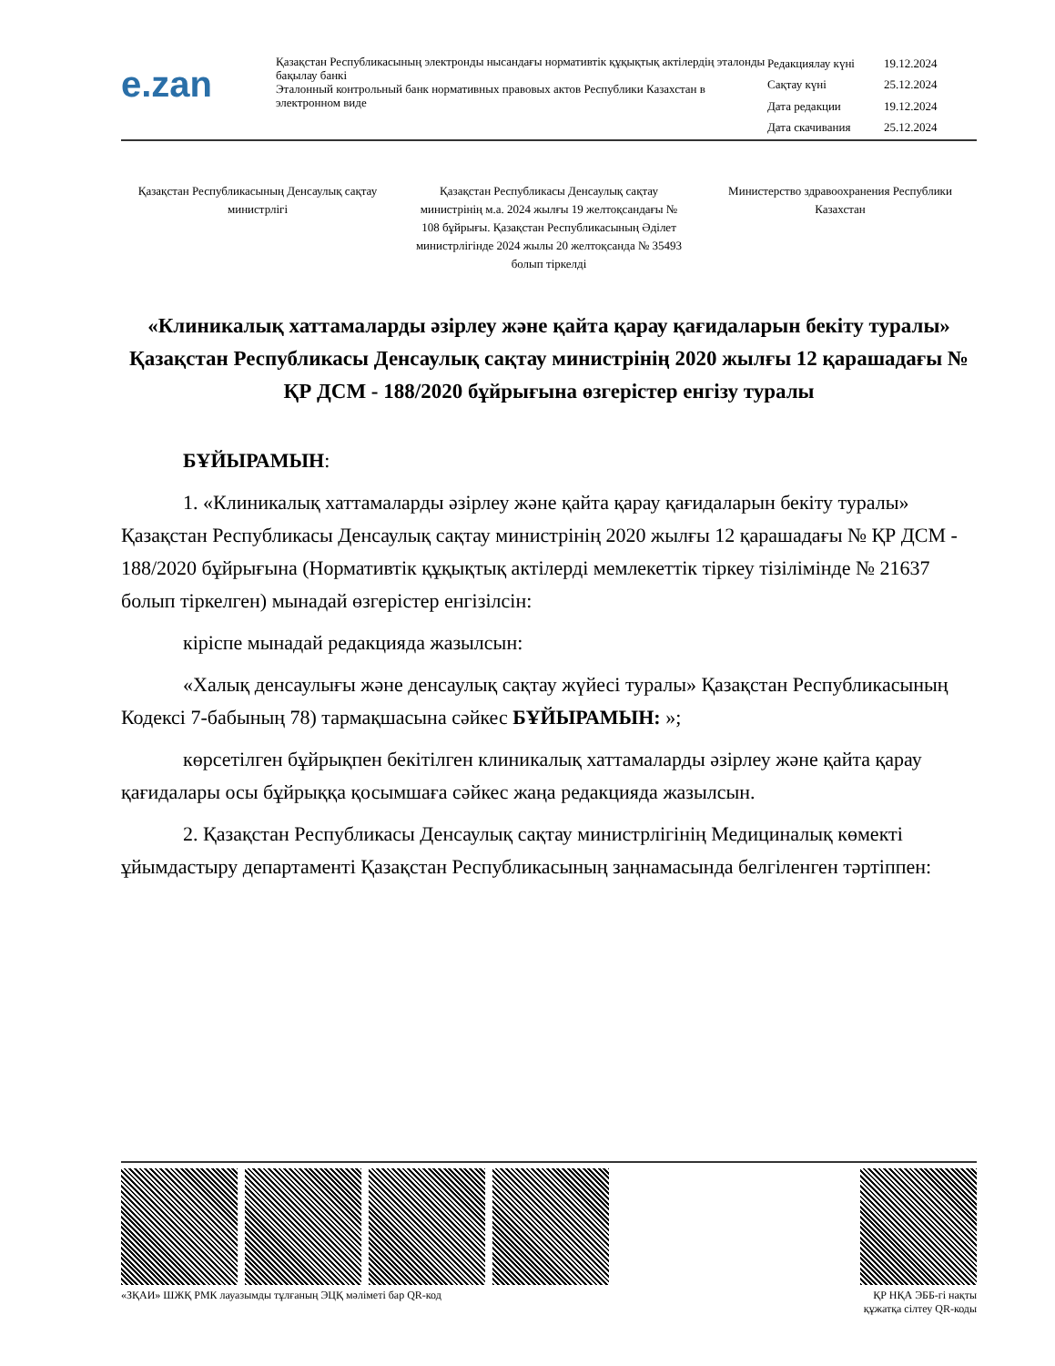e.zan
Қазақстан Республикасының электронды нысандағы нормативтік құқықтық актілердің эталонды бақылау банкі
Эталонный контрольный банк нормативных правовых актов Республики Казахстан в электронном виде
| Редакциялау күні | 19.12.2024 |
| Сақтау күні | 25.12.2024 |
| Дата редакции | 19.12.2024 |
| Дата скачивания | 25.12.2024 |
Қазақстан Республикасының Денсаулық сақтау министрлігі
Қазақстан Республикасы Денсаулық сақтау министрінің м.а. 2024 жылғы 19 желтоқсандағы № 108 бұйрығы. Қазақстан Республикасының Әділет министрлігінде 2024 жылы 20 желтоқсанда № 35493 болып тіркелді
Министерство здравоохранения Республики Казахстан
«Клиникалық хаттамаларды әзірлеу және қайта қарау қағидаларын бекіту туралы» Қазақстан Республикасы Денсаулық сақтау министрінің 2020 жылғы 12 қарашадағы № ҚР ДСМ - 188/2020 бұйрығына өзгерістер енгізу туралы
БҰЙЫРАМЫН:
1. «Клиникалық хаттамаларды әзірлеу және қайта қарау қағидаларын бекіту туралы» Қазақстан Республикасы Денсаулық сақтау министрінің 2020 жылғы 12 қарашадағы № ҚР ДСМ - 188/2020 бұйрығына (Нормативтік құқықтық актілерді мемлекеттік тіркеу тізілімінде № 21637 болып тіркелген) мынадай өзгерістер енгізілсін:
кіріспе мынадай редакцияда жазылсын:
«Халық денсаулығы және денсаулық сақтау жүйесі туралы» Қазақстан Республикасының Кодексі 7-бабының 78) тармақшасына сәйкес БҰЙЫРАМЫН: »;
көрсетілген бұйрықпен бекітілген клиникалық хаттамаларды әзірлеу және қайта қарау қағидалары осы бұйрыққа қосымшаға сәйкес жаңа редакцияда жазылсын.
2. Қазақстан Республикасы Денсаулық сақтау министрлігінің Медициналық көмекті ұйымдастыру департаменті Қазақстан Республикасының заңнамасында белгіленген тәртіппен:
«ЗҚАИ» ШЖҚ РМК лауазымды тұлғаның ЭЦҚ мәліметі бар QR-код
ҚР НҚА ЭББ-гі нақты
құжатқа сілтеу QR-коды